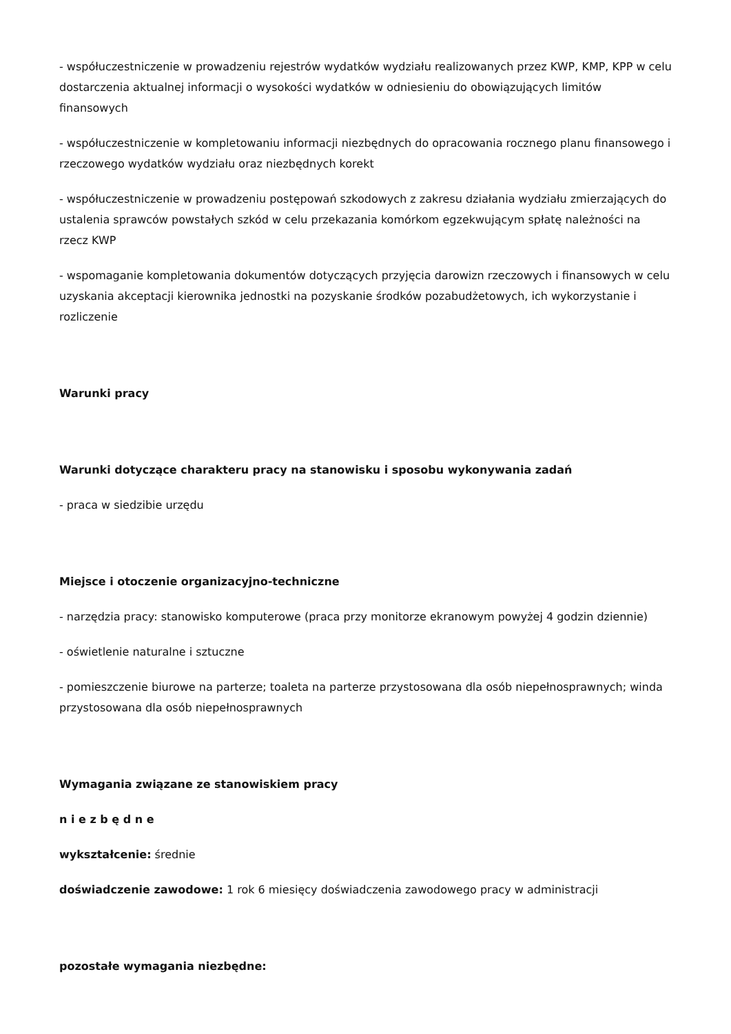- współuczestniczenie w prowadzeniu rejestrów wydatków wydziału realizowanych przez KWP, KMP, KPP w celu dostarczenia aktualnej informacji o wysokości wydatków w odniesieniu do obowiązujących limitów finansowych
- współuczestniczenie w kompletowaniu informacji niezbędnych do opracowania rocznego planu finansowego i rzeczowego wydatków wydziału oraz niezbędnych korekt
- współuczestniczenie w prowadzeniu postępowań szkodowych z zakresu działania wydziału zmierzających do ustalenia sprawców powstałych szkód w celu przekazania komórkom egzekwującym spłatę należności na rzecz KWP
- wspomaganie kompletowania dokumentów dotyczących przyjęcia darowizn rzeczowych i finansowych w celu uzyskania akceptacji kierownika jednostki na pozyskanie środków pozabudżetowych, ich wykorzystanie i rozliczenie
Warunki pracy
Warunki dotyczące charakteru pracy na stanowisku i sposobu wykonywania zadań
- praca w siedzibie urzędu
Miejsce i otoczenie organizacyjno-techniczne
- narzędzia pracy: stanowisko komputerowe (praca przy monitorze ekranowym powyżej 4 godzin dziennie)
- oświetlenie naturalne i sztuczne
- pomieszczenie biurowe na parterze; toaleta na parterze przystosowana dla osób niepełnosprawnych; winda przystosowana dla osób niepełnosprawnych
Wymagania związane ze stanowiskiem pracy
n i e z b ę d n e
wykształcenie: średnie
doświadczenie zawodowe: 1 rok 6 miesięcy doświadczenia zawodowego pracy w administracji
pozostałe wymagania niezbędne: